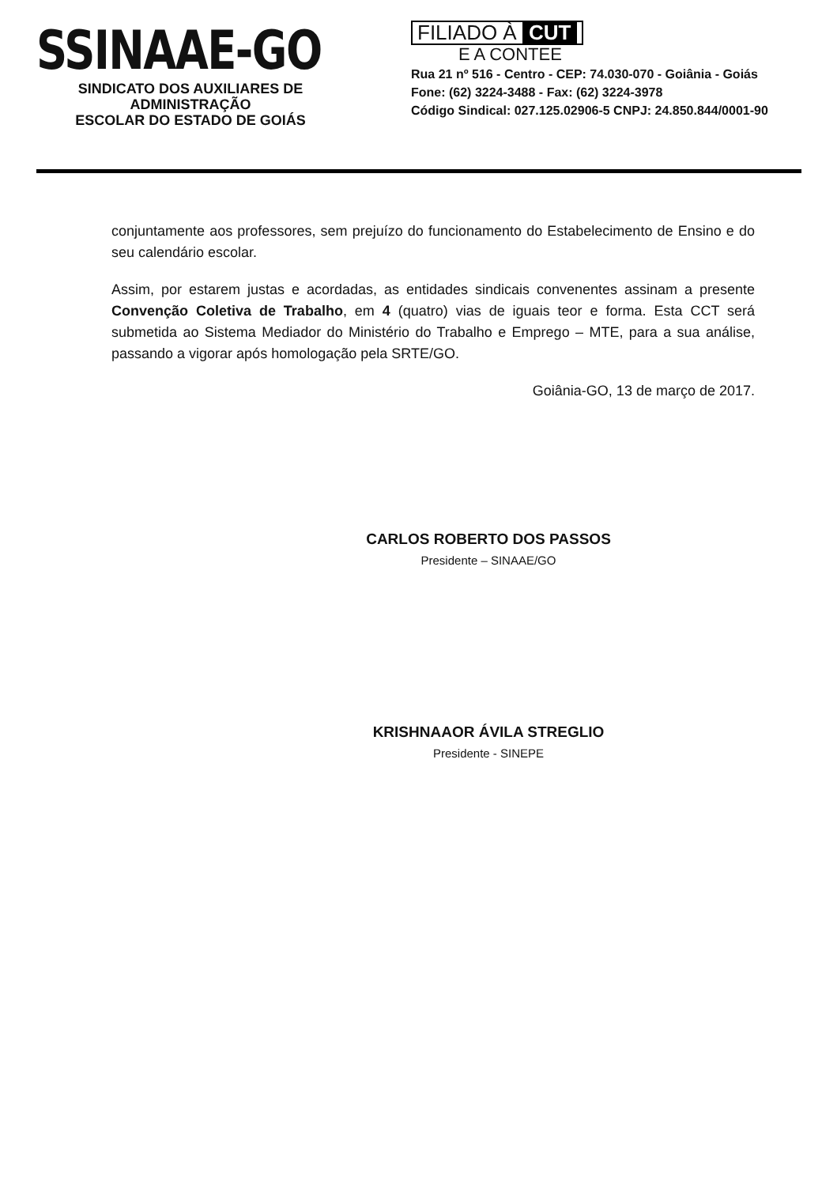SSINAAE-GO
SINDICATO DOS AUXILIARES DE ADMINISTRAÇÃO
ESCOLAR DO ESTADO DE GOIÁS
FILIADO À CUT
E A CONTEE
Rua 21 nº 516 - Centro - CEP: 74.030-070 - Goiânia - Goiás
Fone: (62) 3224-3488 - Fax: (62) 3224-3978
Código Sindical: 027.125.02906-5 CNPJ: 24.850.844/0001-90
conjuntamente aos professores, sem prejuízo do funcionamento do Estabelecimento de Ensino e do seu calendário escolar.
Assim, por estarem justas e acordadas, as entidades sindicais convenentes assinam a presente Convenção Coletiva de Trabalho, em 4 (quatro) vias de iguais teor e forma. Esta CCT será submetida ao Sistema Mediador do Ministério do Trabalho e Emprego – MTE, para a sua análise, passando a vigorar após homologação pela SRTE/GO.
Goiânia-GO, 13 de março de 2017.
CARLOS ROBERTO DOS PASSOS
Presidente – SINAAE/GO
KRISHNAAOR ÁVILA STREGLIO
Presidente - SINEPE